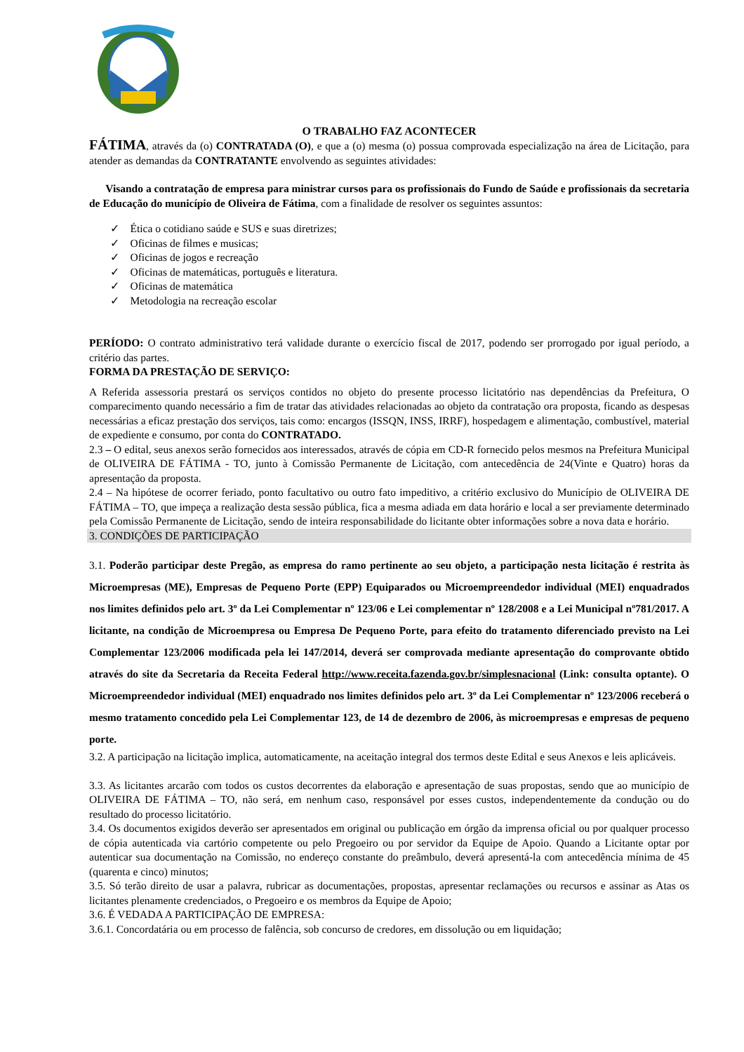O TRABALHO FAZ ACONTECER
FÁTIMA, através da (o) CONTRATADA (O), e que a (o) mesma (o) possua comprovada especialização na área de Licitação, para atender as demandas da CONTRATANTE envolvendo as seguintes atividades:
Visando a contratação de empresa para ministrar cursos para os profissionais do Fundo de Saúde e profissionais da secretaria de Educação do município de Oliveira de Fátima, com a finalidade de resolver os seguintes assuntos:
✓ Ética o cotidiano saúde e SUS e suas diretrizes;
✓ Oficinas de filmes e musicas;
✓ Oficinas de jogos e recreação
✓ Oficinas de matemáticas, português e literatura.
✓ Oficinas de matemática
✓ Metodologia na recreação escolar
PERÍODO: O contrato administrativo terá validade durante o exercício fiscal de 2017, podendo ser prorrogado por igual período, a critério das partes.
FORMA DA PRESTAÇÃO DE SERVIÇO:
A Referida assessoria prestará os serviços contidos no objeto do presente processo licitatório nas dependências da Prefeitura, O comparecimento quando necessário a fim de tratar das atividades relacionadas ao objeto da contratação ora proposta, ficando as despesas necessárias a eficaz prestação dos serviços, tais como: encargos (ISSQN, INSS, IRRF), hospedagem e alimentação, combustível, material de expediente e consumo, por conta do CONTRATADO.
2.3 – O edital, seus anexos serão fornecidos aos interessados, através de cópia em CD-R fornecido pelos mesmos na Prefeitura Municipal de OLIVEIRA DE FÁTIMA - TO, junto à Comissão Permanente de Licitação, com antecedência de 24(Vinte e Quatro) horas da apresentação da proposta.
2.4 – Na hipótese de ocorrer feriado, ponto facultativo ou outro fato impeditivo, a critério exclusivo do Município de OLIVEIRA DE FÁTIMA – TO, que impeça a realização desta sessão pública, fica a mesma adiada em data horário e local a ser previamente determinado pela Comissão Permanente de Licitação, sendo de inteira responsabilidade do licitante obter informações sobre a nova data e horário.
3. CONDIÇÕES DE PARTICIPAÇÃO
3.1. Poderão participar deste Pregão, as empresa do ramo pertinente ao seu objeto, a participação nesta licitação é restrita às Microempresas (ME), Empresas de Pequeno Porte (EPP) Equiparados ou Microempreendedor individual (MEI) enquadrados nos limites definidos pelo art. 3º da Lei Complementar nº 123/06 e Lei complementar nº 128/2008 e a Lei Municipal nº781/2017. A licitante, na condição de Microempresa ou Empresa De Pequeno Porte, para efeito do tratamento diferenciado previsto na Lei Complementar 123/2006 modificada pela lei 147/2014, deverá ser comprovada mediante apresentação do comprovante obtido através do site da Secretaria da Receita Federal http://www.receita.fazenda.gov.br/simplesnacional (Link: consulta optante). O Microempreendedor individual (MEI) enquadrado nos limites definidos pelo art. 3º da Lei Complementar nº 123/2006 receberá o mesmo tratamento concedido pela Lei Complementar 123, de 14 de dezembro de 2006, às microempresas e empresas de pequeno porte.
3.2. A participação na licitação implica, automaticamente, na aceitação integral dos termos deste Edital e seus Anexos e leis aplicáveis.
3.3. As licitantes arcarão com todos os custos decorrentes da elaboração e apresentação de suas propostas, sendo que ao município de OLIVEIRA DE FÁTIMA – TO, não será, em nenhum caso, responsável por esses custos, independentemente da condução ou do resultado do processo licitatório.
3.4. Os documentos exigidos deverão ser apresentados em original ou publicação em órgão da imprensa oficial ou por qualquer processo de cópia autenticada via cartório competente ou pelo Pregoeiro ou por servidor da Equipe de Apoio. Quando a Licitante optar por autenticar sua documentação na Comissão, no endereço constante do preâmbulo, deverá apresentá-la com antecedência mínima de 45 (quarenta e cinco) minutos;
3.5. Só terão direito de usar a palavra, rubricar as documentações, propostas, apresentar reclamações ou recursos e assinar as Atas os licitantes plenamente credenciados, o Pregoeiro e os membros da Equipe de Apoio;
3.6. É VEDADA A PARTICIPAÇÃO DE EMPRESA:
3.6.1. Concordatária ou em processo de falência, sob concurso de credores, em dissolução ou em liquidação;